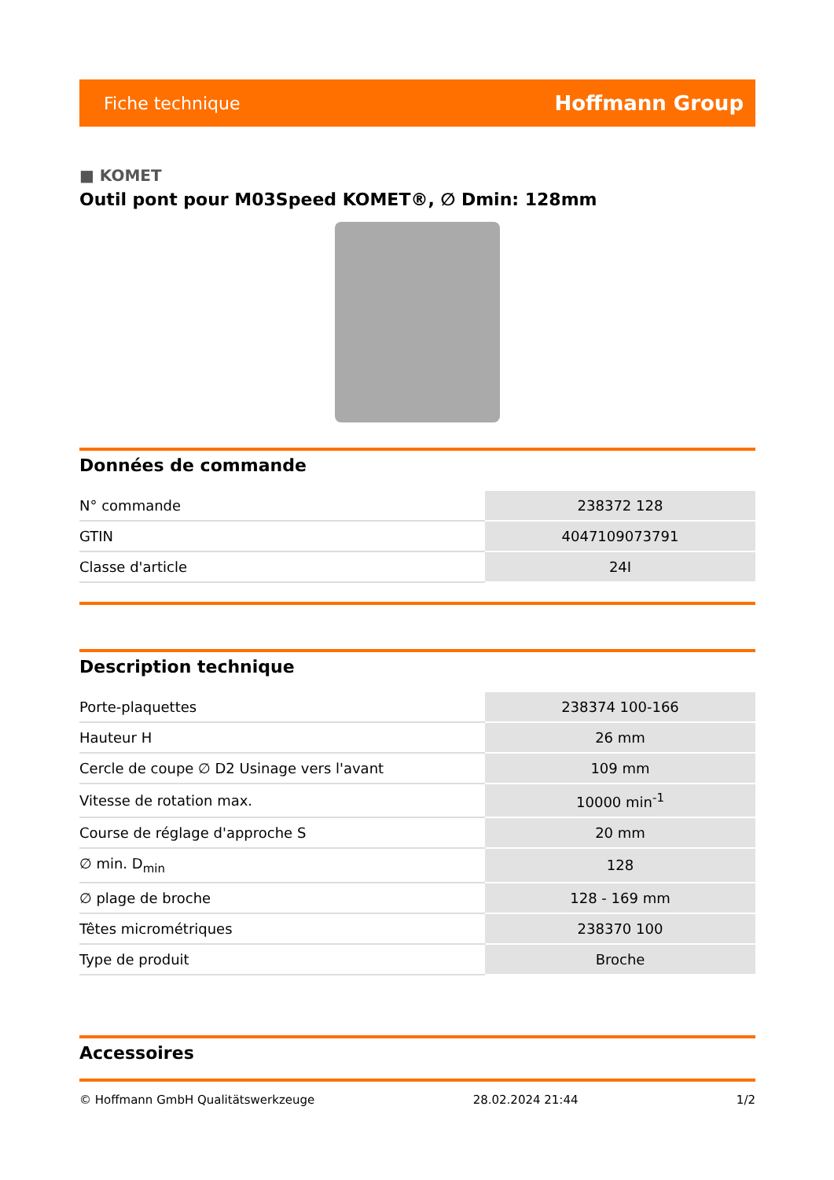Fiche technique Hoffmann Group
■ KOMET
Outil pont pour M03Speed KOMET®, ∅ Dmin: 128mm
Données de commande
| N° commande | 238372 128 |
| GTIN | 4047109073791 |
| Classe d'article | 24I |
Description technique
| Porte-plaquettes | 238374 100-166 |
| Hauteur H | 26 mm |
| Cercle de coupe ∅ D2 Usinage vers l'avant | 109 mm |
| Vitesse de rotation max. | 10000 min<sup>-1</sup> |
| Course de réglage d'approche S | 20 mm |
| ∅ min. D<sub>min</sub> | 128 |
| ∅ plage de broche | 128 - 169 mm |
| Têtes micrométriques | 238370 100 |
| Type de produit | Broche |
Accessoires
© Hoffmann GmbH Qualitätswerkzeuge 28.02.2024 21:44 1/2